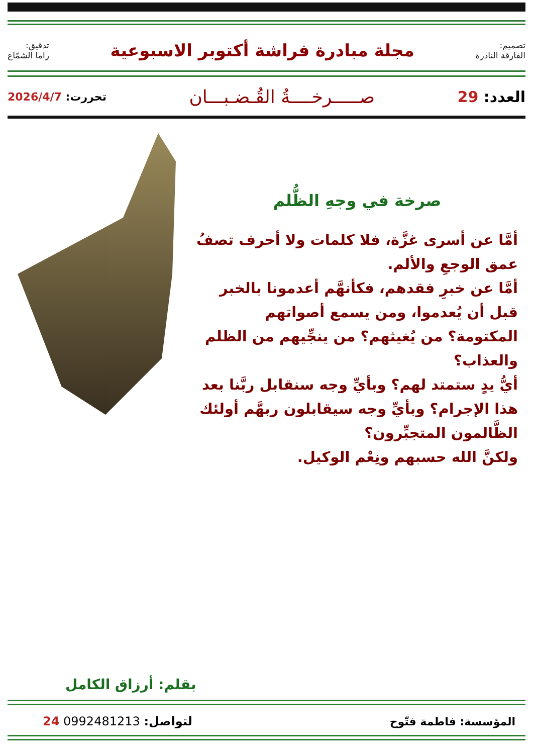تصميم:
الفارقة النادرة
مجلة مبادرة فراشة أكتوبر الاسبوعية
تدقيق:
راما الشمّاع
العدد: 29
صـــــرخــــةُ القُـضـبـــان
تحررت: 2026/4/7
صرخة في وجهِ الظُّلم
أمَّا عن أسرى غزَّة، فلا كلمات ولا أحرف تصفُ عمق الوجعِ والألم.
أمَّا عن خبرِ فقدهم، فكأنهَّم أعدمونا بالخبر قبل أن يُعدموا، ومن يسمع أصواتهم المكتومة؟ من يُغيثهم؟ من ينجِّيهم من الظلم والعذاب؟
أيُّ يدٍ ستمتد لهم؟ وبأيِّ وجه سنقابل ربَّنا بعد هذا الإجرام؟ وبأيِّ وجه سيقابلون ربهَّم أولئك الظَّالمون المتجبِّرون؟
ولكنَّ الله حسبهم ونِعْم الوكيل.
بقلم: أرزاق الكامل
المؤسسة: فاطمة فتّوح لتواصل: 0992481213 24